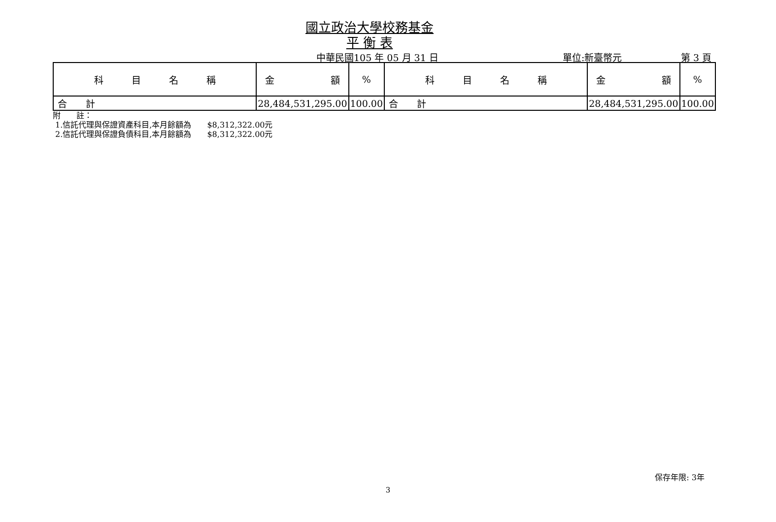國立政治大學校務基金
平 衡 表
中華民國105 年 05 月 31 日 單位:新臺幣元 第 3 頁
| 科 目 名 稱 | 金 額 | % | 科 目 名 稱 | 金 額 | % |
| --- | --- | --- | --- | --- | --- |
| 合 計 | 28,484,531,295.00 | 100.00 | 合 計 | 28,484,531,295.00 | 100.00 |
附　　註：
1.信託代理與保證資產科目,本月餘額為　　$8,312,322.00元
2.信託代理與保證負債科目,本月餘額為　　$8,312,322.00元
保存年限: 3年
3